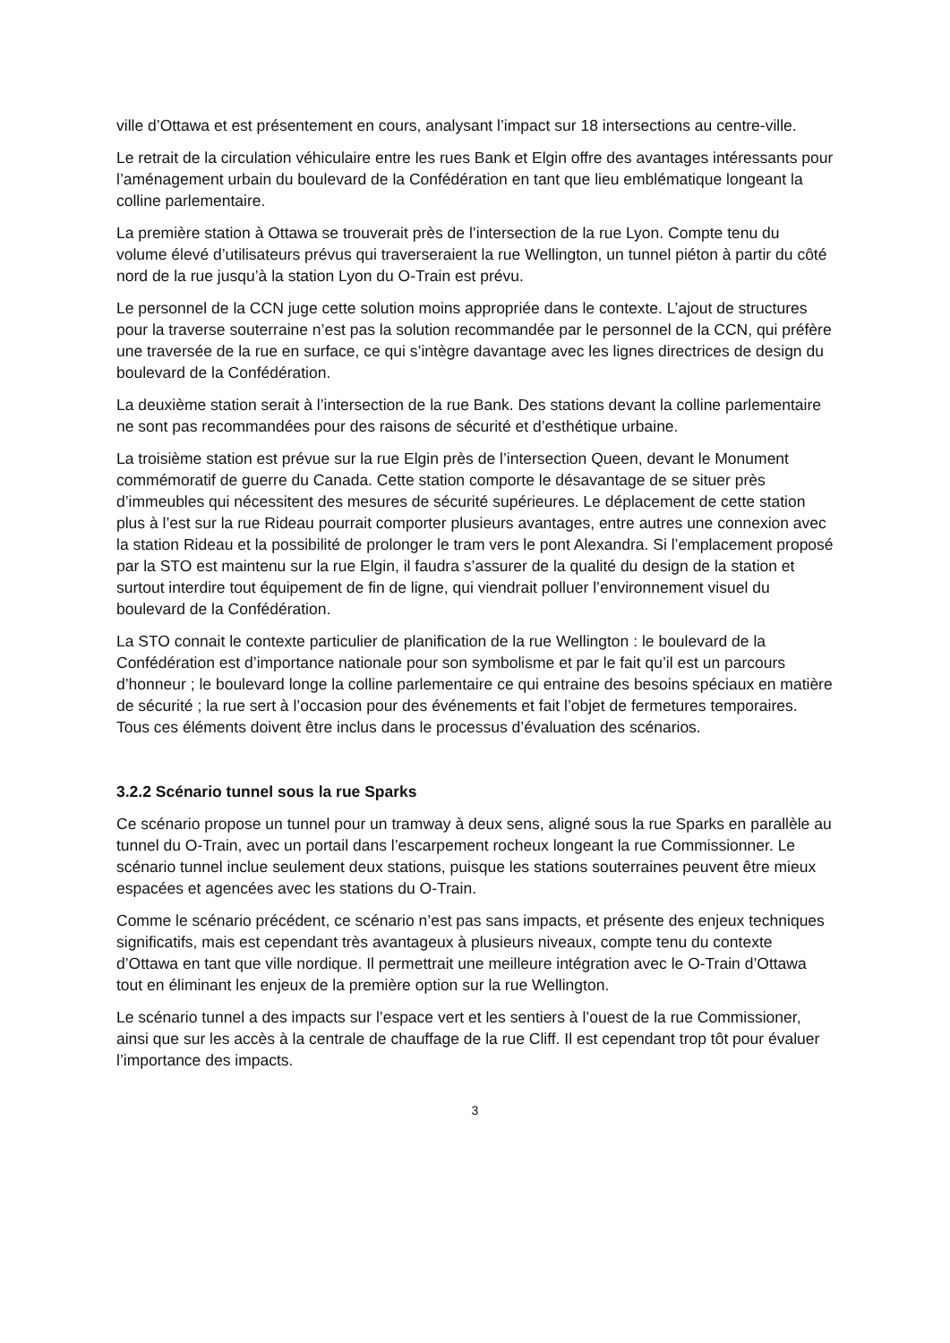ville d’Ottawa et est présentement en cours, analysant l’impact sur 18 intersections au centre-ville.
Le retrait de la circulation véhiculaire entre les rues Bank et Elgin offre des avantages intéressants pour l’aménagement urbain du boulevard de la Confédération en tant que lieu emblématique longeant la colline parlementaire.
La première station à Ottawa se trouverait près de l’intersection de la rue Lyon. Compte tenu du volume élevé d’utilisateurs prévus qui traverseraient la rue Wellington, un tunnel piéton à partir du côté nord de la rue jusqu’à la station Lyon du O-Train est prévu.
Le personnel de la CCN juge cette solution moins appropriée dans le contexte. L’ajout de structures pour la traverse souterraine n’est pas la solution recommandée par le personnel de la CCN, qui préfère une traversée de la rue en surface, ce qui s’intègre davantage avec les lignes directrices de design du boulevard de la Confédération.
La deuxième station serait à l’intersection de la rue Bank. Des stations devant la colline parlementaire ne sont pas recommandées pour des raisons de sécurité et d’esthétique urbaine.
La troisième station est prévue sur la rue Elgin près de l’intersection Queen, devant le Monument commémoratif de guerre du Canada. Cette station comporte le désavantage de se situer près d’immeubles qui nécessitent des mesures de sécurité supérieures. Le déplacement de cette station plus à l’est sur la rue Rideau pourrait comporter plusieurs avantages, entre autres une connexion avec la station Rideau et la possibilité de prolonger le tram vers le pont Alexandra. Si l’emplacement proposé par la STO est maintenu sur la rue Elgin, il faudra s’assurer de la qualité du design de la station et surtout interdire tout équipement de fin de ligne, qui viendrait polluer l’environnement visuel du boulevard de la Confédération.
La STO connait le contexte particulier de planification de la rue Wellington : le boulevard de la Confédération est d’importance nationale pour son symbolisme et par le fait qu’il est un parcours d’honneur ; le boulevard longe la colline parlementaire ce qui entraine des besoins spéciaux en matière de sécurité ; la rue sert à l’occasion pour des événements et fait l’objet de fermetures temporaires. Tous ces éléments doivent être inclus dans le processus d’évaluation des scénarios.
3.2.2 Scénario tunnel sous la rue Sparks
Ce scénario propose un tunnel pour un tramway à deux sens, aligné sous la rue Sparks en parallèle au tunnel du O-Train, avec un portail dans l’escarpement rocheux longeant la rue Commissionner. Le scénario tunnel inclue seulement deux stations, puisque les stations souterraines peuvent être mieux espacées et agencées avec les stations du O-Train.
Comme le scénario précédent, ce scénario n’est pas sans impacts, et présente des enjeux techniques significatifs, mais est cependant très avantageux à plusieurs niveaux, compte tenu du contexte d’Ottawa en tant que ville nordique. Il permettrait une meilleure intégration avec le O-Train d’Ottawa tout en éliminant les enjeux de la première option sur la rue Wellington.
Le scénario tunnel a des impacts sur l’espace vert et les sentiers à l’ouest de la rue Commissioner, ainsi que sur les accès à la centrale de chauffage de la rue Cliff. Il est cependant trop tôt pour évaluer l’importance des impacts.
3